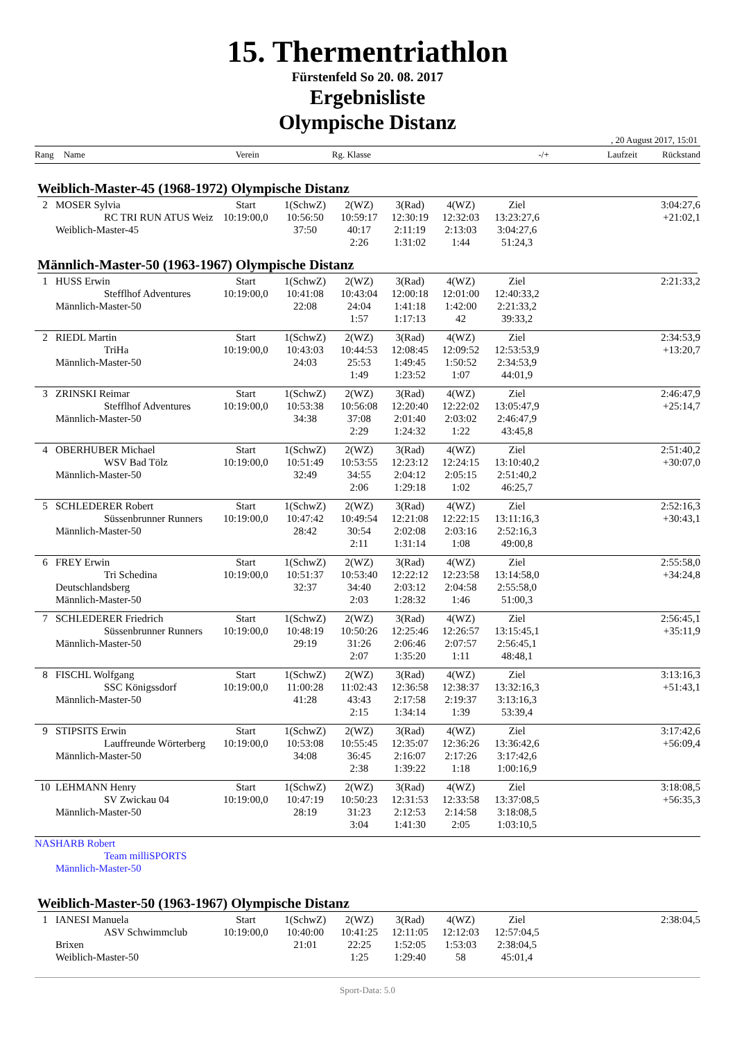15. Thermentriathlon
Fürstenfeld So 20. 08. 2017
Ergebnisliste
Olympische Distanz
, 20 August 2017, 15:01
Rang Name Verein Rg. Klasse -/+ Laufzeit Rückstand
Weiblich-Master-45 (1968-1972) Olympische Distanz
| 2 | MOSER Sylvia RC TRI RUN ATUS Weiz Weiblich-Master-45 | Start 10:19:00,0 | 1(SchwZ) 10:56:50 37:50 | 2(WZ) 10:59:17 40:17 2:26 | 3(Rad) 12:30:19 2:11:19 1:31:02 | 4(WZ) 12:32:03 2:13:03 1:44 | Ziel 13:23:27,6 3:04:27,6 51:24,3 | 3:04:27,6 +21:02,1 |
Männlich-Master-50 (1963-1967) Olympische Distanz
| 1 | HUSS Erwin Stefflhof Adventures Männlich-Master-50 | Start 10:19:00,0 | 1(SchwZ) 10:41:08 22:08 | 2(WZ) 10:43:04 24:04 1:57 | 3(Rad) 12:00:18 1:41:18 1:17:13 | 4(WZ) 12:01:00 1:42:00 42 | Ziel 12:40:33,2 2:21:33,2 39:33,2 | 2:21:33,2 |
| 2 | RIEDL Martin TriHa Männlich-Master-50 | Start 10:19:00,0 | 1(SchwZ) 10:43:03 24:03 | 2(WZ) 10:44:53 25:53 1:49 | 3(Rad) 12:08:45 1:49:45 1:23:52 | 4(WZ) 12:09:52 1:50:52 1:07 | Ziel 12:53:53,9 2:34:53,9 44:01,9 | 2:34:53,9 +13:20,7 |
| 3 | ZRINSKI Reimar Stefflhof Adventures Männlich-Master-50 | Start 10:19:00,0 | 1(SchwZ) 10:53:38 34:38 | 2(WZ) 10:56:08 37:08 2:29 | 3(Rad) 12:20:40 2:01:40 1:24:32 | 4(WZ) 12:22:02 2:03:02 1:22 | Ziel 13:05:47,9 2:46:47,9 43:45,8 | 2:46:47,9 +25:14,7 |
| 4 | OBERHUBER Michael WSV Bad Tölz Männlich-Master-50 | Start 10:19:00,0 | 1(SchwZ) 10:51:49 32:49 | 2(WZ) 10:53:55 34:55 2:06 | 3(Rad) 12:23:12 2:04:12 1:29:18 | 4(WZ) 12:24:15 2:05:15 1:02 | Ziel 13:10:40,2 2:51:40,2 46:25,7 | 2:51:40,2 +30:07,0 |
| 5 | SCHLEDERER Robert Süssenbrunner Runners Männlich-Master-50 | Start 10:19:00,0 | 1(SchwZ) 10:47:42 28:42 | 2(WZ) 10:49:54 30:54 2:11 | 3(Rad) 12:21:08 2:02:08 1:31:14 | 4(WZ) 12:22:15 2:03:16 1:08 | Ziel 13:11:16,3 2:52:16,3 49:00,8 | 2:52:16,3 +30:43,1 |
| 6 | FREY Erwin Tri Schedina Deutschlandsberg Männlich-Master-50 | Start 10:19:00,0 | 1(SchwZ) 10:51:37 32:37 | 2(WZ) 10:53:40 34:40 2:03 | 3(Rad) 12:22:12 2:03:12 1:28:32 | 4(WZ) 12:23:58 2:04:58 1:46 | Ziel 13:14:58,0 2:55:58,0 51:00,3 | 2:55:58,0 +34:24,8 |
| 7 | SCHLEDERER Friedrich Süssenbrunner Runners Männlich-Master-50 | Start 10:19:00,0 | 1(SchwZ) 10:48:19 29:19 | 2(WZ) 10:50:26 31:26 2:07 | 3(Rad) 12:25:46 2:06:46 1:35:20 | 4(WZ) 12:26:57 2:07:57 1:11 | Ziel 13:15:45,1 2:56:45,1 48:48,1 | 2:56:45,1 +35:11,9 |
| 8 | FISCHL Wolfgang SSC Königssdorf Männlich-Master-50 | Start 10:19:00,0 | 1(SchwZ) 11:00:28 41:28 | 2(WZ) 11:02:43 43:43 2:15 | 3(Rad) 12:36:58 2:17:58 1:34:14 | 4(WZ) 12:38:37 2:19:37 1:39 | Ziel 13:32:16,3 3:13:16,3 53:39,4 | 3:13:16,3 +51:43,1 |
| 9 | STIPSITS Erwin Lauffreunde Wörterberg Männlich-Master-50 | Start 10:19:00,0 | 1(SchwZ) 10:53:08 34:08 | 2(WZ) 10:55:45 36:45 2:38 | 3(Rad) 12:35:07 2:16:07 1:39:22 | 4(WZ) 12:36:26 2:17:26 1:18 | Ziel 13:36:42,6 3:17:42,6 1:00:16,9 | 3:17:42,6 +56:09,4 |
| 10 | LEHMANN Henry SV Zwickau 04 Männlich-Master-50 | Start 10:19:00,0 | 1(SchwZ) 10:47:19 28:19 | 2(WZ) 10:50:23 31:23 3:04 | 3(Rad) 12:31:53 2:12:53 1:41:30 | 4(WZ) 12:33:58 2:14:58 2:05 | Ziel 13:37:08,5 3:18:08,5 1:03:10,5 | 3:18:08,5 +56:35,3 |
| NAS | HARB Robert Team milliSPORTS Männlich-Master-50 | | | | | | | |
Weiblich-Master-50 (1963-1967) Olympische Distanz
| 1 | IANESI Manuela ASV Schwimmclub Brixen Weiblich-Master-50 | Start 10:19:00,0 | 1(SchwZ) 10:40:00 21:01 | 2(WZ) 10:41:25 22:25 1:25 | 3(Rad) 12:11:05 1:52:05 1:29:40 | 4(WZ) 12:12:03 1:53:03 58 | Ziel 12:57:04,5 2:38:04,5 45:01,4 | 2:38:04,5 |
Sport-Data: 5.0